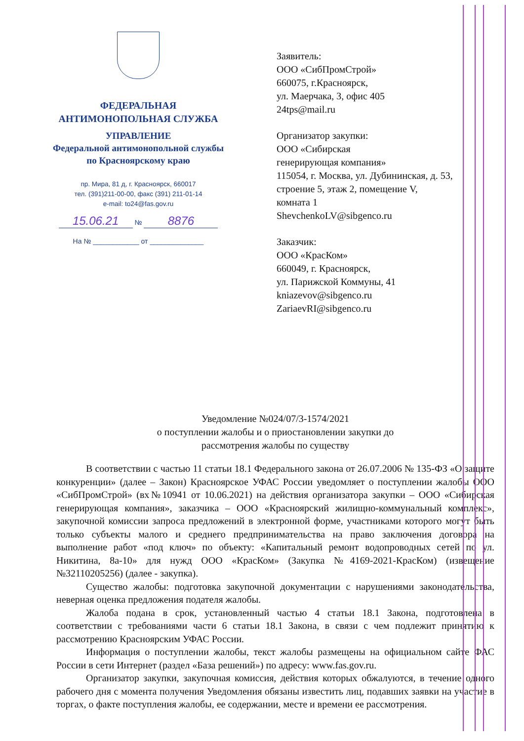ФЕДЕРАЛЬНАЯ
АНТИМОНОПОЛЬНАЯ СЛУЖБА
УПРАВЛЕНИЕ
Федеральной антимонопольной службы
по Красноярскому краю
пр. Мира, 81 д, г. Красноярск, 660017
тел. (391)211-00-00, факс (391) 211-01-14
e-mail: to24@fas.gov.ru
15.06.21 № 8876
На № ____________ от ______________
Заявитель:
ООО «СибПромСтрой»
660075, г.Красноярск,
ул. Маерчака, 3, офис 405
24tps@mail.ru
Организатор закупки:
ООО «Сибирская
генерирующая компания»
115054, г. Москва, ул. Дубининская, д. 53,
строение 5, этаж 2, помещение V,
комната 1
ShevchenkoLV@sibgenco.ru
Заказчик:
ООО «КрасКом»
660049, г. Красноярск,
ул. Парижской Коммуны, 41
kniazevov@sibgenco.ru
ZariaevRI@sibgenco.ru
Уведомление №024/07/3-1574/2021
о поступлении жалобы и о приостановлении закупки до
рассмотрения жалобы по существу
В соответствии с частью 11 статьи 18.1 Федерального закона от 26.07.2006 № 135-ФЗ «О защите конкуренции» (далее – Закон) Красноярское УФАС России уведомляет о поступлении жалобы ООО «СибПромСтрой» (вх№10941 от 10.06.2021) на действия организатора закупки – ООО «Сибирская генерирующая компания», заказчика – ООО «Красноярский жилищно-коммунальный комплекс», закупочной комиссии запроса предложений в электронной форме, участниками которого могут быть только субъекты малого и среднего предпринимательства на право заключения договора на выполнение работ «под ключ» по объекту: «Капитальный ремонт водопроводных сетей по ул. Никитина, 8а-10» для нужд ООО «КрасКом» (Закупка №4169-2021-КрасКом) (извещение №32110205256) (далее - закупка).
Существо жалобы: подготовка закупочной документации с нарушениями законодательства, неверная оценка предложения подателя жалобы.
Жалоба подана в срок, установленный частью 4 статьи 18.1 Закона, подготовлена в соответствии с требованиями части 6 статьи 18.1 Закона, в связи с чем подлежит принятию к рассмотрению Красноярским УФАС России.
Информация о поступлении жалобы, текст жалобы размещены на официальном сайте ФАС России в сети Интернет (раздел «База решений») по адресу: www.fas.gov.ru.
Организатор закупки, закупочная комиссия, действия которых обжалуются, в течение одного рабочего дня с момента получения Уведомления обязаны известить лиц, подавших заявки на участие в торгах, о факте поступления жалобы, ее содержании, месте и времени ее рассмотрения.